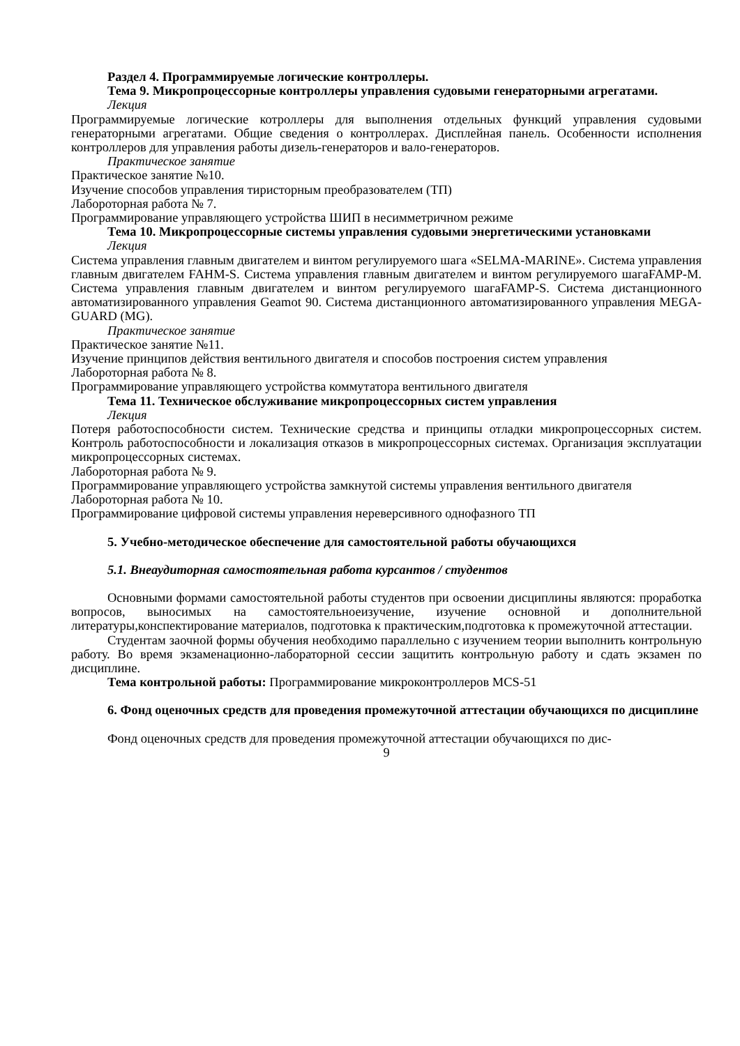Раздел 4. Программируемые логические контроллеры.
Тема 9. Микропроцессорные контроллеры управления судовыми генераторными агрегатами.
Лекция
Программируемые логические котроллеры для выполнения отдельных функций управления судовыми генераторными агрегатами. Общие сведения о контроллерах. Дисплейная панель. Особенности исполнения контроллеров для управления работы дизель-генераторов и вало-генераторов.
Практическое занятие
Практическое занятие №10.
Изучение способов управления тиристорным преобразователем (ТП)
Лабороторная работа № 7.
Программирование управляющего устройства ШИП в несимметричном режиме
Тема 10. Микропроцессорные системы управления судовыми энергетическими установками
Лекция
Система управления главным двигателем и винтом регулируемого шага «SELMA-MARINE». Система управления главным двигателем FAHM-S. Система управления главным двигателем и винтом регулируемого шагаFAMP-M. Система управления главным двигателем и винтом регулируемого шагаFAMP-S. Система дистанционного автоматизированного управления Geamot 90. Система дистанционного автоматизированного управления MEGA-GUARD (MG).
Практическое занятие
Практическое занятие №11.
Изучение принципов действия вентильного двигателя и способов построения систем управления
Лабороторная работа № 8.
Программирование управляющего устройства коммутатора вентильного двигателя
Тема 11. Техническое обслуживание микропроцессорных систем управления
Лекция
Потеря работоспособности систем. Технические средства и принципы отладки микропроцессорных систем. Контроль работоспособности и локализация отказов в микропроцессорных системах. Организация эксплуатации микропроцессорных системах.
Лабороторная работа № 9.
Программирование управляющего устройства замкнутой системы управления вентильного двигателя
Лабороторная работа № 10.
Программирование цифровой системы управления нереверсивного однофазного ТП
5. Учебно-методическое обеспечение для самостоятельной работы обучающихся
5.1. Внеаудиторная самостоятельная работа курсантов / студентов
Основными формами самостоятельной работы студентов при освоении дисциплины являются: проработка вопросов, выносимых на самостоятельноеизучение, изучение основной и дополнительной литературы,конспектирование материалов, подготовка к практическим,подготовка к промежуточной аттестации.
Студентам заочной формы обучения необходимо параллельно с изучением теории выполнить контрольную работу. Во время экзаменационно-лабораторной сессии защитить контрольную работу и сдать экзамен по дисциплине.
Тема контрольной работы: Программирование микроконтроллеров MCS-51
6. Фонд оценочных средств для проведения промежуточной аттестации обучающихся по дисциплине
Фонд оценочных средств для проведения промежуточной аттестации обучающихся по дис-
9